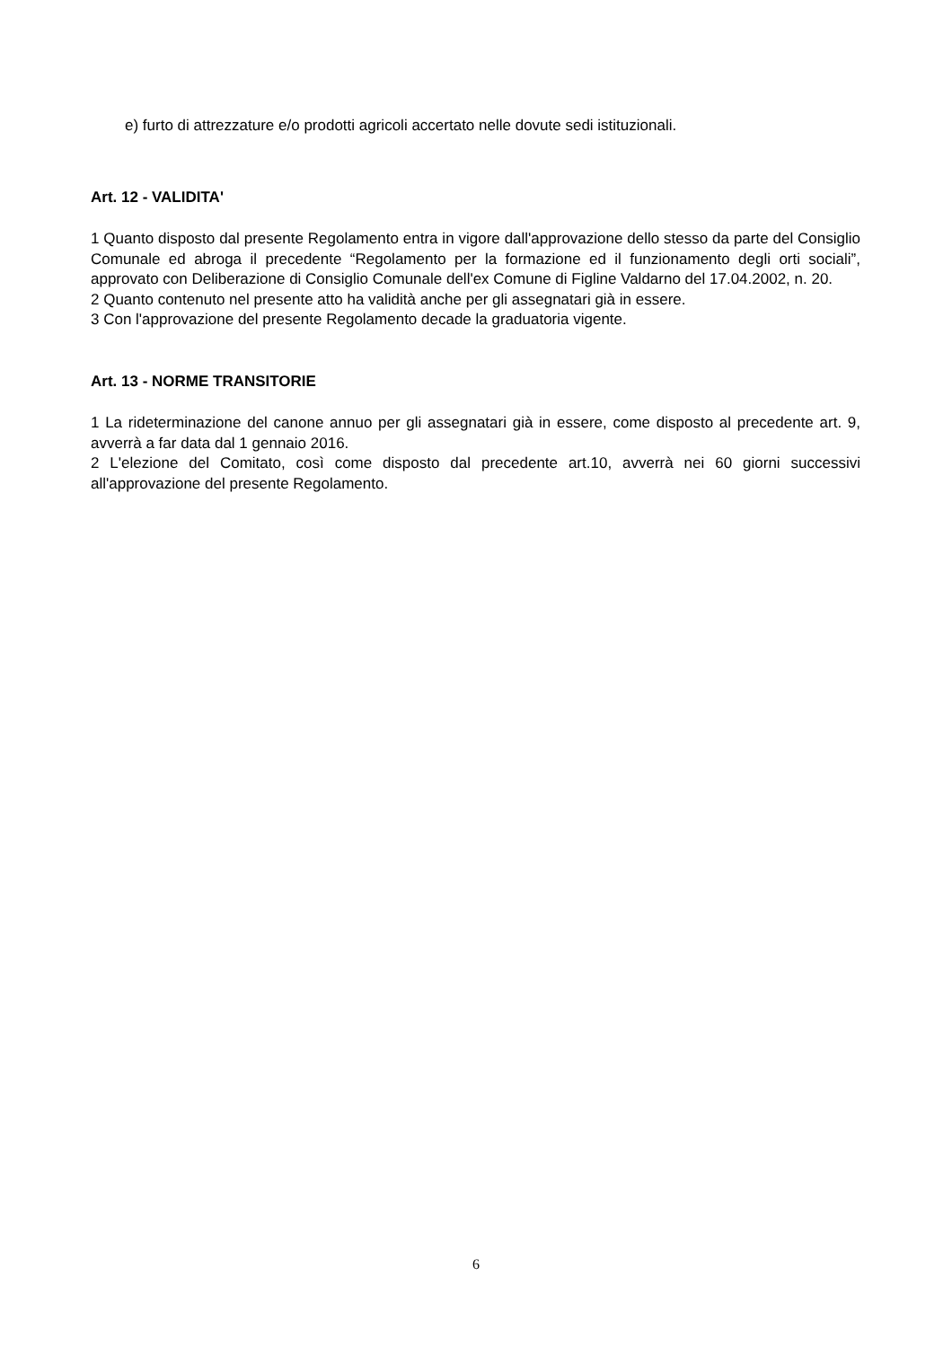e) furto di attrezzature e/o prodotti agricoli accertato nelle dovute sedi istituzionali.
Art. 12 - VALIDITA'
1 Quanto disposto dal presente Regolamento entra in vigore dall'approvazione dello stesso da parte del Consiglio Comunale ed abroga il precedente “Regolamento per la formazione ed il funzionamento degli orti sociali”, approvato con Deliberazione di Consiglio Comunale dell'ex Comune di Figline Valdarno del 17.04.2002, n. 20.
2 Quanto contenuto nel presente atto ha validità anche per gli assegnatari già in essere.
3 Con l'approvazione del presente Regolamento decade la graduatoria vigente.
Art. 13 - NORME TRANSITORIE
1 La rideterminazione del canone annuo per gli assegnatari già in essere, come disposto al precedente art. 9, avverrà a far data dal 1 gennaio 2016.
2 L'elezione del Comitato, così come disposto dal precedente art.10, avverrà nei 60 giorni successivi all'approvazione del presente Regolamento.
6